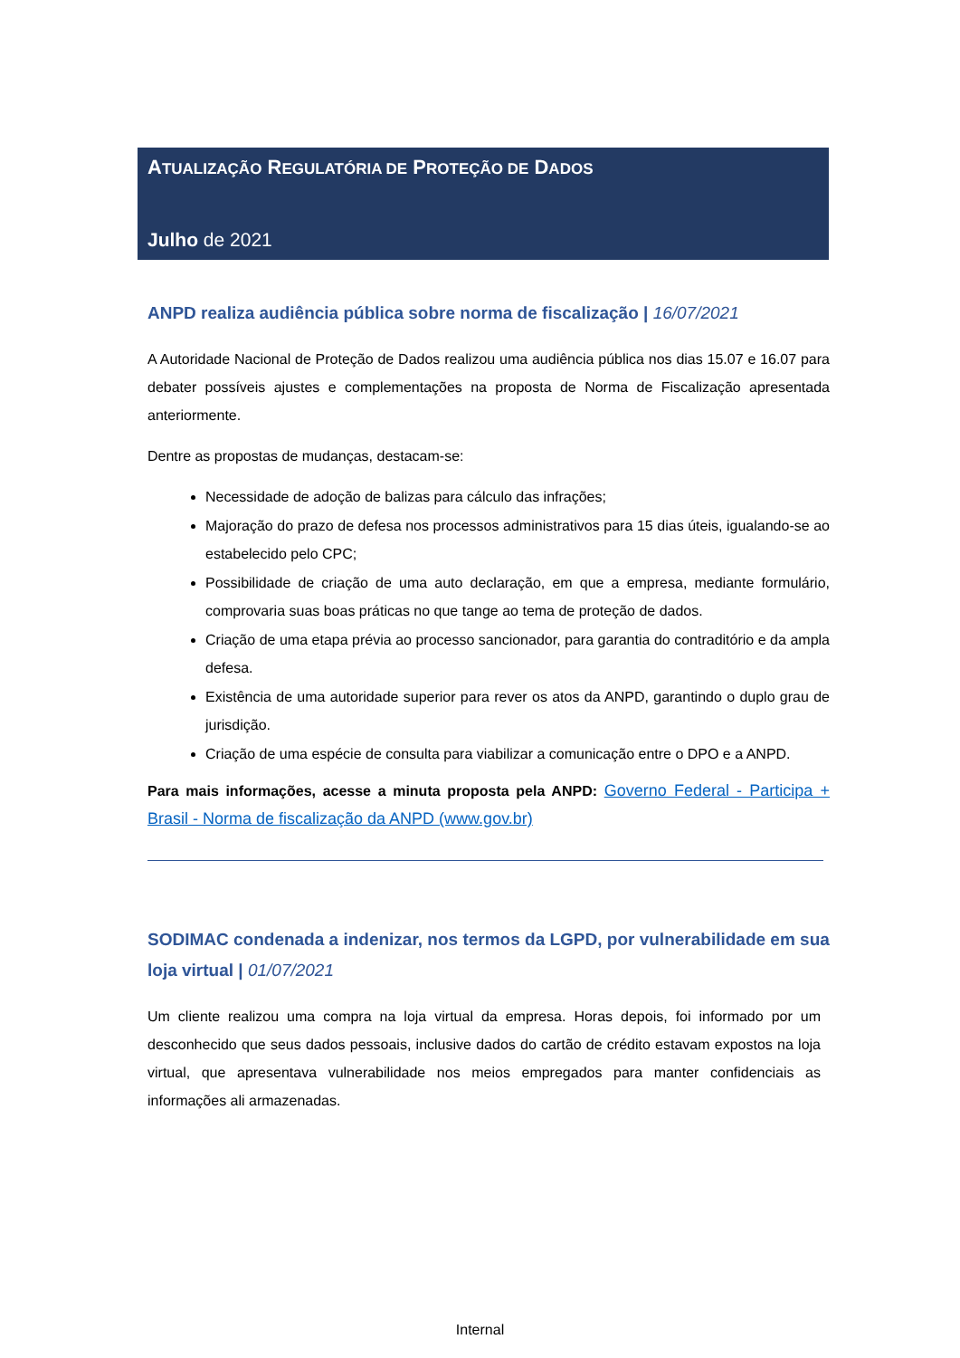ATUALIZAÇÃO REGULATÓRIA DE PROTEÇÃO DE DADOS
Julho de 2021
ANPD realiza audiência pública sobre norma de fiscalização | 16/07/2021
A Autoridade Nacional de Proteção de Dados realizou uma audiência pública nos dias 15.07 e 16.07 para debater possíveis ajustes e complementações na proposta de Norma de Fiscalização apresentada anteriormente.
Dentre as propostas de mudanças, destacam-se:
Necessidade de adoção de balizas para cálculo das infrações;
Majoração do prazo de defesa nos processos administrativos para 15 dias úteis, igualando-se ao estabelecido pelo CPC;
Possibilidade de criação de uma auto declaração, em que a empresa, mediante formulário, comprovaria suas boas práticas no que tange ao tema de proteção de dados.
Criação de uma etapa prévia ao processo sancionador, para garantia do contraditório e da ampla defesa.
Existência de uma autoridade superior para rever os atos da ANPD, garantindo o duplo grau de jurisdição.
Criação de uma espécie de consulta para viabilizar a comunicação entre o DPO e a ANPD.
Para mais informações, acesse a minuta proposta pela ANPD: Governo Federal - Participa + Brasil - Norma de fiscalização da ANPD (www.gov.br)
SODIMAC condenada a indenizar, nos termos da LGPD, por vulnerabilidade em sua loja virtual | 01/07/2021
Um cliente realizou uma compra na loja virtual da empresa. Horas depois, foi informado por um desconhecido que seus dados pessoais, inclusive dados do cartão de crédito estavam expostos na loja virtual, que apresentava vulnerabilidade nos meios empregados para manter confidenciais as informações ali armazenadas.
Internal